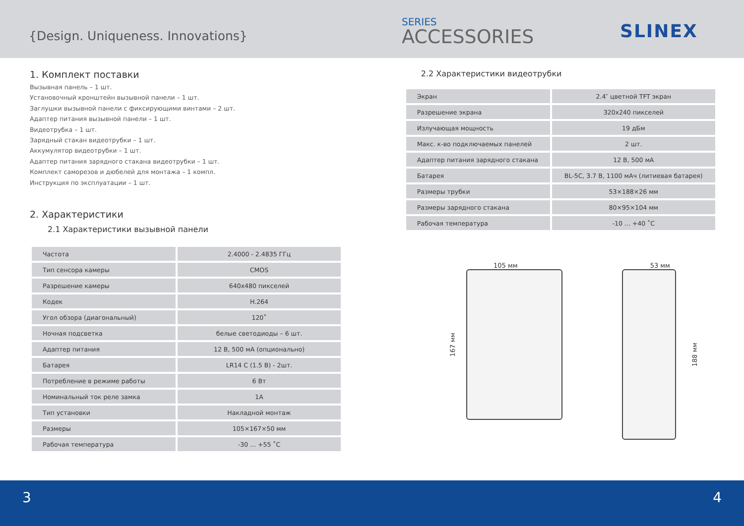{Design. Uniqueness. Innovations}
SERIES
ACCESSORIES
SLINEX
1. Комплект поставки
Вызывная панель – 1 шт.
Установочный кронштейн вызывной панели – 1 шт.
Заглушки вызывной панели с фиксирующими винтами – 2 шт.
Адаптер питания вызывной панели – 1 шт.
Видеотрубка – 1 шт.
Зарядный стакан видеотрубки – 1 шт.
Аккумулятор видеотрубки – 1 шт.
Адаптер питания зарядного стакана видеотрубки – 1 шт.
Комплект саморезов и дюбелей для монтажа – 1 компл.
Инструкция по эксплуатации – 1 шт.
2. Характеристики
2.1 Характеристики вызывной панели
| Частота | 2.4000 - 2.4835 ГГц |
| Тип сенсора камеры | CMOS |
| Разрешение камеры | 640x480 пикселей |
| Кодек | H.264 |
| Угол обзора (диагональный) | 120˚ |
| Ночная подсветка | белые светодиоды – 6 шт. |
| Адаптер питания | 12 В, 500 мА (опционально) |
| Батарея | LR14 C (1.5 В) - 2шт. |
| Потребление в режиме работы | 6 Вт |
| Номинальный ток реле замка | 1А |
| Тип установки | Накладной монтаж |
| Размеры | 105×167×50 мм |
| Рабочая температура | -30 ... +55 ˚C |
2.2 Характеристики видеотрубки
| Экран | 2.4″ цветной TFT экран |
| Разрешение экрана | 320x240 пикселей |
| Излучающая мощность | 19 дБм |
| Макс. к-во подключаемых панелей | 2 шт. |
| Адаптер питания зарядного стакана | 12 В, 500 мА |
| Батарея | BL-5C, 3.7 В, 1100 мАч (литиевая батарея) |
| Размеры трубки | 53×188×26 мм |
| Размеры зарядного стакана | 80×95×104 мм |
| Рабочая температура | -10 ... +40 ˚C |
105 мм
167 мм
53 мм
188 мм
3 4